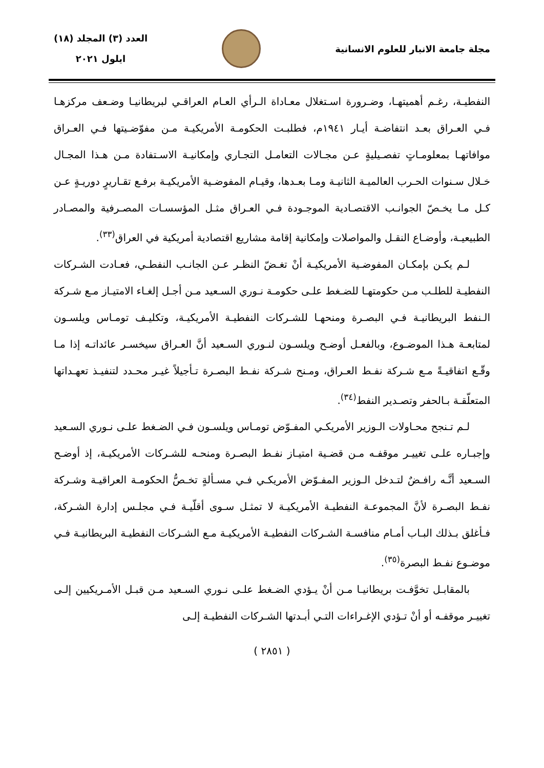مجلة جامعة الانبار للعلوم الانسانية
العدد (٣) المجلد (١٨)
ايلول ٢٠٢١
النفطيـة، رغـم أهميتهـا، وضـرورة اسـتغلال معـاداة الـرأي العـام العراقـي لبريطانيـا وضـعف مركزهـا فـي العـراق بعـد انتفاضـة أيـار ١٩٤١م، فطلبـت الحكومـة الأمريكيـة مـن مفوّضـيتها فـي العـراق موافاتهـا بمعلومـاتٍ تفصـيليةٍ عـن مجـالات التعامـل التجـاري وإمكانيـة الاسـتفادة مـن هـذا المجـال خـلال سـنوات الحـرب العالميـة الثانيـة ومـا بعـدها، وقيـام المفوضـية الأمريكيـة برفـع تقـاريرٍ دوريـةٍ عـن كـل مـا يخـصّ الجوانـب الاقتصـادية الموجـودة فـي العـراق مثـل المؤسسـات المصـرفية والمصـادر الطبيعيـة، وأوضـاع النقـل والمواصلات وإمكانية إقامة مشاريع اقتصادية أمريكية في العراق<sup>(٣٣)</sup>.
لـم يكـن بإمكـان المفوضـية الأمريكيـة أنْ تغـضّ النظـر عـن الجانـب النفطـي، فعـادت الشـركات النفطيـة للطلـب مـن حكومتهـا للضـغط علـى حكومـة نـوري السـعيد مـن أجـل إلغـاء الامتيـاز مـع شـركة الـنفط البريطانيـة فـي البصـرة ومنحهـا للشـركات النفطيـة الأمريكيـة، وتكليـف تومـاس ويلسـون لمتابعـة هـذا الموضـوع، وبالفعـل أوضـح ويلسـون لنـوري السـعيد أنَّ العـراق سيخسـر عائداتـه إذا مـا وقّـع اتفاقيـةً مـع شـركة نفـط العـراق، ومـنح شـركة نفـط البصـرة تـأجيلاً غيـر محـدد لتنفيـذ تعهـداتها المتعلّقـة بـالحفر وتصـدير النفط<sup>(٣٤)</sup>.
لـم تـنجح محـاولات الـوزير الأمريكـي المفـوّض تومـاس ويلسـون فـي الضـغط علـى نـوري السـعيد وإجبـاره علـى تغييـر موقفـه مـن قضـية امتيـاز نفـط البصـرة ومنحـه للشـركات الأمريكيـة، إذ أوضـح السـعيد أنَّـه رافـضٌ لتـدخل الـوزير المفـوّض الأمريكـي فـي مسـألةٍ تخـصُّ الحكومـة العراقيـة وشـركة نفـط البصـرة لأنَّ المجموعـة النفطيـة الأمريكيـة لا تمثـل سـوى أقلّيـة فـي مجلـس إدارة الشـركة، فـأغلق بـذلك البـاب أمـام منافسـة الشـركات النفطيـة الأمريكيـة مـع الشـركات النفطيـة البريطانيـة فـي موضـوع نفـط البصرة<sup>(٣٥)</sup>.
بالمقابـل تخوَّفـت بريطانيـا مـن أنْ يـؤدي الضـغط علـى نـوري السـعيد مـن قبـل الأمـريكيين إلـى تغييـر موقفـه أو أنْ تـؤدي الإغـراءات التـي أبـدتها الشـركات النفطيـة إلـى
( ٢٨٥١ )